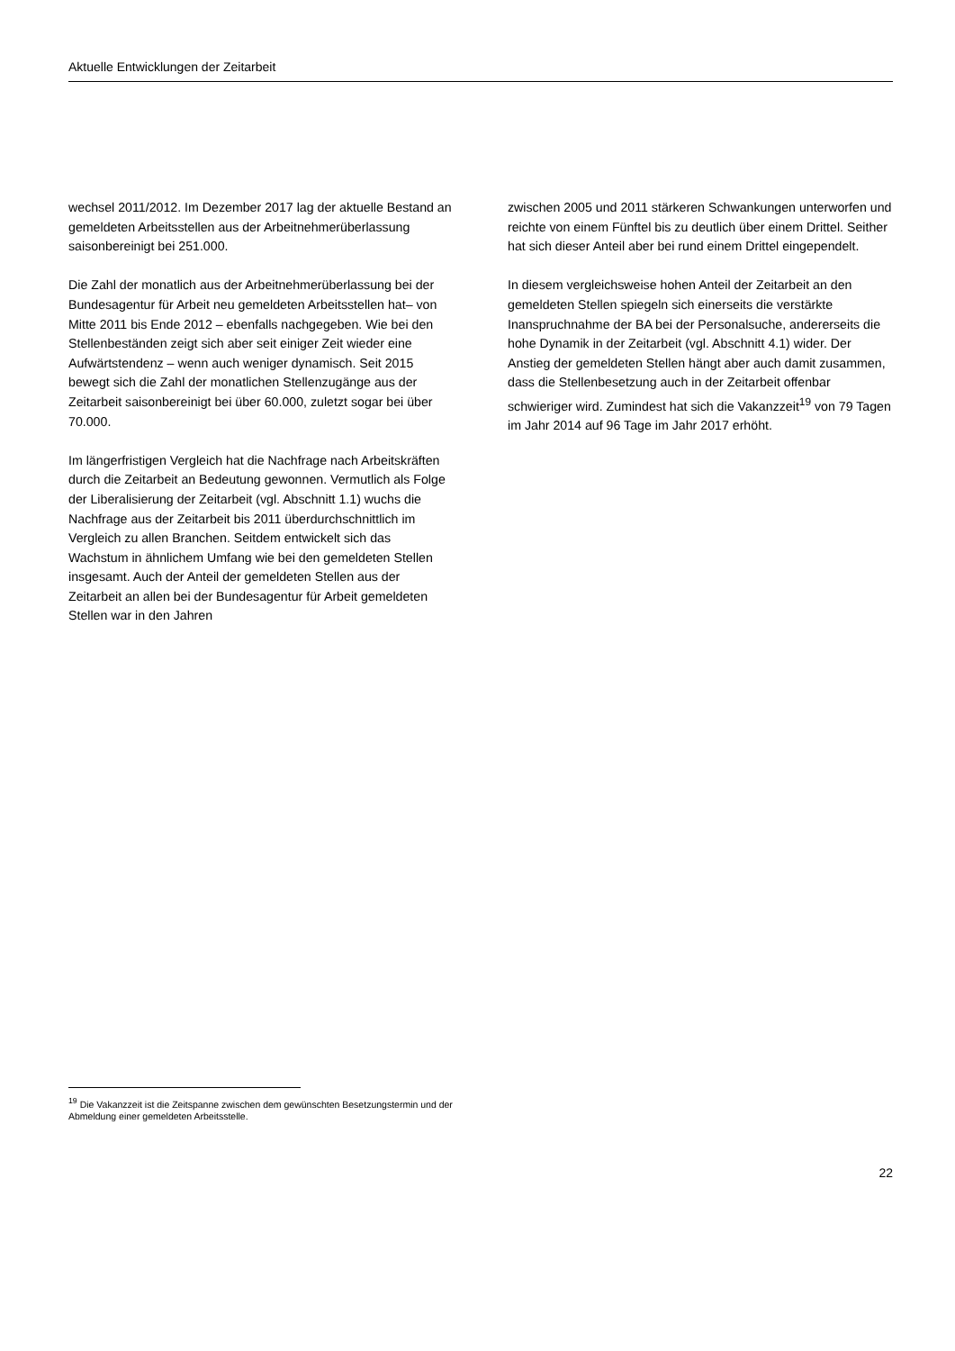Aktuelle Entwicklungen der Zeitarbeit
wechsel 2011/2012. Im Dezember 2017 lag der aktuelle Bestand an gemeldeten Arbeitsstellen aus der Arbeitnehmerüberlassung saisonbereinigt bei 251.000.
Die Zahl der monatlich aus der Arbeitnehmerüberlassung bei der Bundesagentur für Arbeit neu gemeldeten Arbeitsstellen hat– von Mitte 2011 bis Ende 2012 – ebenfalls nachgegeben. Wie bei den Stellenbeständen zeigt sich aber seit einiger Zeit wieder eine Aufwärtstendenz – wenn auch weniger dynamisch. Seit 2015 bewegt sich die Zahl der monatlichen Stellenzugänge aus der Zeitarbeit saisonbereinigt bei über 60.000, zuletzt sogar bei über 70.000.
Im längerfristigen Vergleich hat die Nachfrage nach Arbeitskräften durch die Zeitarbeit an Bedeutung gewonnen. Vermutlich als Folge der Liberalisierung der Zeitarbeit (vgl. Abschnitt 1.1) wuchs die Nachfrage aus der Zeitarbeit bis 2011 überdurchschnittlich im Vergleich zu allen Branchen. Seitdem entwickelt sich das Wachstum in ähnlichem Umfang wie bei den gemeldeten Stellen insgesamt. Auch der Anteil der gemeldeten Stellen aus der Zeitarbeit an allen bei der Bundesagentur für Arbeit gemeldeten Stellen war in den Jahren
zwischen 2005 und 2011 stärkeren Schwankungen unterworfen und reichte von einem Fünftel bis zu deutlich über einem Drittel. Seither hat sich dieser Anteil aber bei rund einem Drittel eingependelt.
In diesem vergleichsweise hohen Anteil der Zeitarbeit an den gemeldeten Stellen spiegeln sich einerseits die verstärkte Inanspruchnahme der BA bei der Personalsuche, andererseits die hohe Dynamik in der Zeitarbeit (vgl. Abschnitt 4.1) wider. Der Anstieg der gemeldeten Stellen hängt aber auch damit zusammen, dass die Stellenbesetzung auch in der Zeitarbeit offenbar schwieriger wird. Zumindest hat sich die Vakanzzeit<sup>19</sup> von 79 Tagen im Jahr 2014 auf 96 Tage im Jahr 2017 erhöht.
<sup>19</sup> Die Vakanzzeit ist die Zeitspanne zwischen dem gewünschten Besetzungstermin und der Abmeldung einer gemeldeten Arbeitsstelle.
22